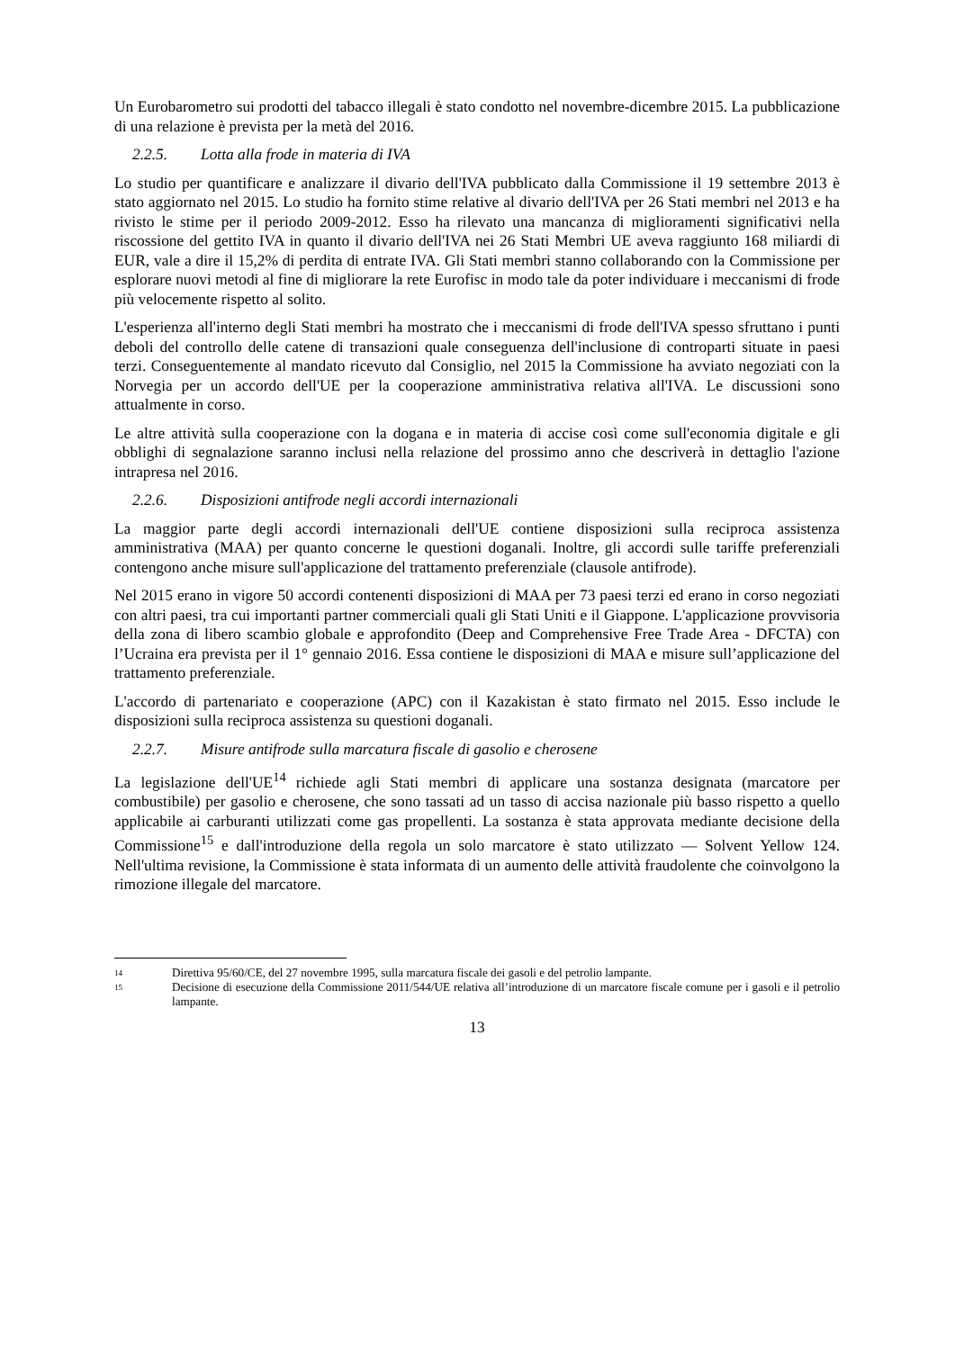Un Eurobarometro sui prodotti del tabacco illegali è stato condotto nel novembre-dicembre 2015. La pubblicazione di una relazione è prevista per la metà del 2016.
2.2.5. Lotta alla frode in materia di IVA
Lo studio per quantificare e analizzare il divario dell'IVA pubblicato dalla Commissione il 19 settembre 2013 è stato aggiornato nel 2015. Lo studio ha fornito stime relative al divario dell'IVA per 26 Stati membri nel 2013 e ha rivisto le stime per il periodo 2009-2012. Esso ha rilevato una mancanza di miglioramenti significativi nella riscossione del gettito IVA in quanto il divario dell'IVA nei 26 Stati Membri UE aveva raggiunto 168 miliardi di EUR, vale a dire il 15,2% di perdita di entrate IVA. Gli Stati membri stanno collaborando con la Commissione per esplorare nuovi metodi al fine di migliorare la rete Eurofisc in modo tale da poter individuare i meccanismi di frode più velocemente rispetto al solito.
L'esperienza all'interno degli Stati membri ha mostrato che i meccanismi di frode dell'IVA spesso sfruttano i punti deboli del controllo delle catene di transazioni quale conseguenza dell'inclusione di controparti situate in paesi terzi. Conseguentemente al mandato ricevuto dal Consiglio, nel 2015 la Commissione ha avviato negoziati con la Norvegia per un accordo dell'UE per la cooperazione amministrativa relativa all'IVA. Le discussioni sono attualmente in corso.
Le altre attività sulla cooperazione con la dogana e in materia di accise così come sull'economia digitale e gli obblighi di segnalazione saranno inclusi nella relazione del prossimo anno che descriverà in dettaglio l'azione intrapresa nel 2016.
2.2.6. Disposizioni antifrode negli accordi internazionali
La maggior parte degli accordi internazionali dell'UE contiene disposizioni sulla reciproca assistenza amministrativa (MAA) per quanto concerne le questioni doganali. Inoltre, gli accordi sulle tariffe preferenziali contengono anche misure sull'applicazione del trattamento preferenziale (clausole antifrode).
Nel 2015 erano in vigore 50 accordi contenenti disposizioni di MAA per 73 paesi terzi ed erano in corso negoziati con altri paesi, tra cui importanti partner commerciali quali gli Stati Uniti e il Giappone. L'applicazione provvisoria della zona di libero scambio globale e approfondito (Deep and Comprehensive Free Trade Area - DFCTA) con l’Ucraina era prevista per il 1° gennaio 2016. Essa contiene le disposizioni di MAA e misure sull’applicazione del trattamento preferenziale.
L'accordo di partenariato e cooperazione (APC) con il Kazakistan è stato firmato nel 2015. Esso include le disposizioni sulla reciproca assistenza su questioni doganali.
2.2.7. Misure antifrode sulla marcatura fiscale di gasolio e cherosene
La legislazione dell'UE<sup>14</sup> richiede agli Stati membri di applicare una sostanza designata (marcatore per combustibile) per gasolio e cherosene, che sono tassati ad un tasso di accisa nazionale più basso rispetto a quello applicabile ai carburanti utilizzati come gas propellenti. La sostanza è stata approvata mediante decisione della Commissione<sup>15</sup> e dall'introduzione della regola un solo marcatore è stato utilizzato — Solvent Yellow 124. Nell'ultima revisione, la Commissione è stata informata di un aumento delle attività fraudolente che coinvolgono la rimozione illegale del marcatore.
14 Direttiva 95/60/CE, del 27 novembre 1995, sulla marcatura fiscale dei gasoli e del petrolio lampante.
15 Decisione di esecuzione della Commissione 2011/544/UE relativa all’introduzione di un marcatore fiscale comune per i gasoli e il petrolio lampante.
13